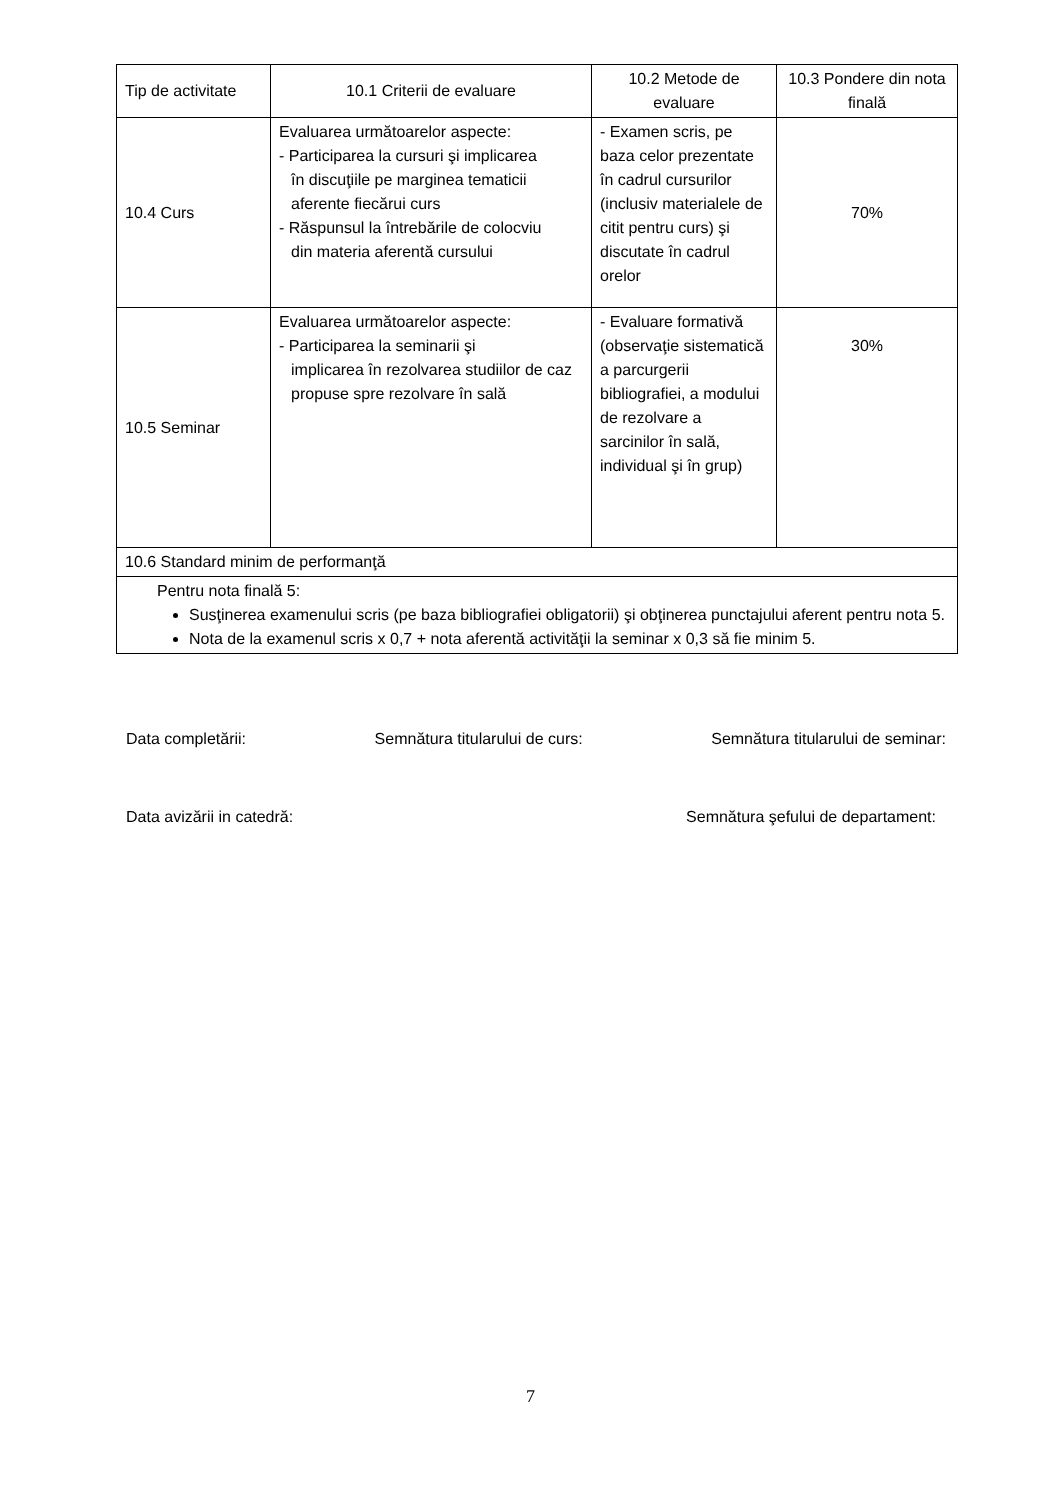| Tip de activitate | 10.1 Criterii de evaluare | 10.2 Metode de evaluare | 10.3 Pondere din nota finală |
| --- | --- | --- | --- |
| 10.4 Curs | Evaluarea următoarelor aspecte: - Participarea la cursuri şi implicarea în discuţiile pe marginea tematicii aferente fiecărui curs - Răspunsul la întrebările de colocviu din materia aferentă cursului | - Examen scris, pe baza celor prezentate în cadrul cursurilor (inclusiv materialele de citit pentru curs) şi discutate în cadrul orelor | 70% |
| 10.5 Seminar | Evaluarea următoarelor aspecte: - Participarea la seminarii şi implicarea în rezolvarea studiilor de caz propuse spre rezolvare în sală | - Evaluare formativă (observaţie sistematică a parcurgerii bibliografiei, a modului de rezolvare a sarcinilor în sală, individual şi în grup) | 30% |
| 10.6 Standard minim de performanţă | | | |
| Pentru nota finală 5: Susţinerea examenului scris (pe baza bibliografiei obligatorii) şi obţinerea punctajului aferent pentru nota 5. Nota de la examenul scris x 0,7 + nota aferentă activităţii la seminar x 0,3 să fie minim 5. | | | |
Data completării: Semnătura titularului de curs: Semnătura titularului de seminar:
Data avizării in catedră: Semnătura şefului de departament:
7